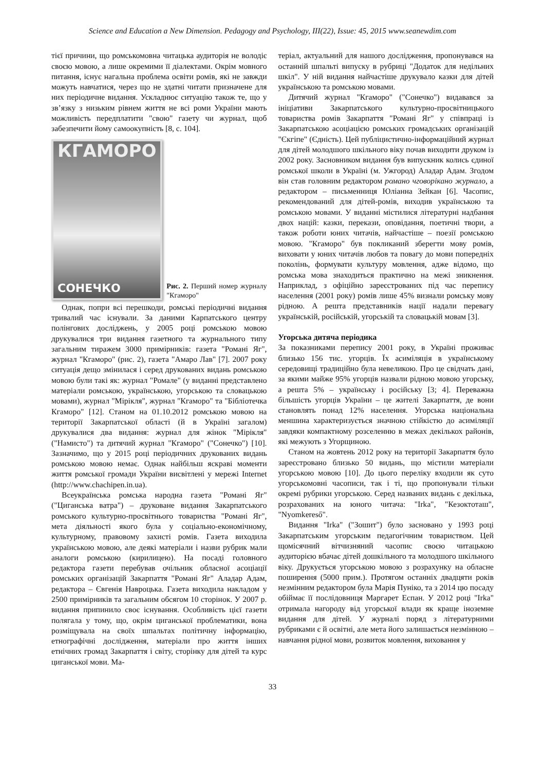Science and Education a New Dimension. Pedagogy and Psychology, III(22), Issue: 45, 2015 www.seanewdim.com
тієї причини, що ромськомовна читацька аудиторія не володіє своєю мовою, а лише окремими її діалектами. Окрім мовного питання, існує нагальна проблема освіти ромів, які не завжди можуть навчатися, через що не здатні читати призначене для них періодичне видання. Ускладнює ситуацію також те, що у зв’язку з низьким рівнем життя не всі роми України мають можливість передплатити "свою" газету чи журнал, щоб забезпечити йому самоокупність [8, с. 104].
КГАМОРО
СОНЕЧКО
Рис. 2. Перший номер журналу "Кгаморо"
Однак, попри всі перешкоди, ромські періодичні видання тривалий час існували. За даними Карпатського центру полінгових досліджень, у 2005 році ромською мовою друкувалися три видання газетного та журнального типу загальним тиражем 3000 примірників: газета "Романі Яг", журнал "Кгаморо" (рис. 2), газета "Амаро Лав" [7]. 2007 року ситуація дещо змінилася і серед друкованих видань ромською мовою були такі як: журнал "Ромале" (у виданні представлено матеріали ромською, українською, угорською та словацькою мовами), журнал "Мірікля", журнал "Кгаморо" та "Бібліотечка Кгаморо" [12]. Станом на 01.10.2012 ромською мовою на території Закарпатської області (й в Україні загалом) друкувалися два видання: журнал для жінок "Мірікля" ("Намисто") та дитячий журнал "Кгаморо" ("Сонечко") [10]. Зазначимо, що у 2015 році періодичних друкованих видань ромською мовою немає. Однак найбільш яскраві моменти життя ромської громади України висвітлені у мережі Internet (http://www.chachipen.in.ua).
Всеукраїнська ромська народна газета "Романі Яг" ("Циганська ватра") – друковане видання Закарпатського ромського культурно-просвітнього товариства "Романі Яг", мета діяльності якого була у соціально-економічному, культурному, правовому захисті ромів. Газета виходила українською мовою, але деякі матеріали і назви рубрик мали аналоги ромською (кирилицею). На посаді головного редактора газети перебував очільник обласної асоціації ромських організацій Закарпаття "Романі Яг" Аладар Адам, редактора – Євгенія Навроцька. Газета виходила накладом у 2500 примірників та загальним обсягом 10 сторінок. У 2007 р. видання припинило своє існування. Особливість цієї газети полягала у тому, що, окрім циганської проблематики, вона розміщувала на своїх шпальтах політичну інформацію, етнографічні дослідження, матеріали про життя інших етнічних громад Закарпаття і світу, сторінку для дітей та курс циганської мови. Ма-
теріал, актуальний для нашого дослідження, пропонувався на останній шпальті випуску в рубриці "Додаток для недільних шкіл". У ній видання найчастіше друкувало казки для дітей українською та ромською мовами.
Дитячий журнал "Кгаморо" ("Сонечко") видавався за ініціативи Закарпатського культурно-просвітницького товариства ромів Закарпаття "Романі Яг" у співпраці із Закарпатською асоціацією ромських громадських організацій "Єкгіпе" (Єдність). Цей публіцистично-інформаційний журнал для дітей молодшого шкільного віку почав виходити друком із 2002 року. Засновником видання був випускник колись єдиної ромської школи в Україні (м. Ужгород) Аладар Адам. Згодом він став головним редактором романо чговорікано журнало, а редактором – письменниця Юліанна Зейкан [6]. Часопис, рекомендований для дітей-ромів, виходив українською та ромською мовами. У виданні містилися літературні надбання двох націй: казки, перекази, оповідання, поетичні твори, а також роботи юних читачів, найчастіше – поезії ромською мовою. "Кгаморо" був покликаний зберегти мову ромів, виховати у юних читачів любов та повагу до мови попередніх поколінь, формувати культуру мовлення, адже відомо, що ромська мова знаходиться практично на межі зникнення. Наприклад, з офіційно зареєстрованих під час перепису населення (2001 року) ромів лише 45% визнали ромську мову рідною. А решта представників нації надали перевагу українській, російській, угорській та словацькій мовам [3].
Угорська дитяча періодика
За показниками перепису 2001 року, в Україні проживає близько 156 тис. угорців. Їх асиміляція в українському середовищі традиційно була невеликою. Про це свідчать дані, за якими майже 95% угорців назвали рідною мовою угорську, а решта 5% – українську і російську [3; 4]. Переважна більшість угорців України – це жителі Закарпаття, де вони становлять понад 12% населення. Угорська національна меншина характеризується значною стійкістю до асиміляції завдяки компактному розселенню в межах декількох районів, які межують з Угорщиною.
Станом на жовтень 2012 року на території Закарпаття було зареєстровано близько 50 видань, що містили матеріали угорською мовою [10]. До цього переліку входили як суто угорськомовні часописи, так і ті, що пропонували тільки окремі рубрики угорською. Серед названих видань є декілька, розрахованих на юного читача: "Irka", "Кезоктоташ", "Nyomkereső".
Видання "Irka" ("Зошит") було засновано у 1993 році Закарпатським угорським педагогічним товариством. Цей щомісячний вітчизняний часопис своєю читацькою аудиторією вбачає дітей дошкільного та молодшого шкільного віку. Друкується угорською мовою з розрахунку на обласне поширення (5000 прим.). Протягом останніх двадцяти років незмінним редактором була Марія Пуніко, та з 2014 цю посаду обіймає її послідовниця Маргарет Еспан. У 2012 році "Irka" отримала нагороду від угорської влади як краще іноземне видання для дітей. У журналі поряд з літературними рубриками є й освітні, але мета його залишається незмінною – навчання рідної мови, розвиток мовлення, виховання у
33